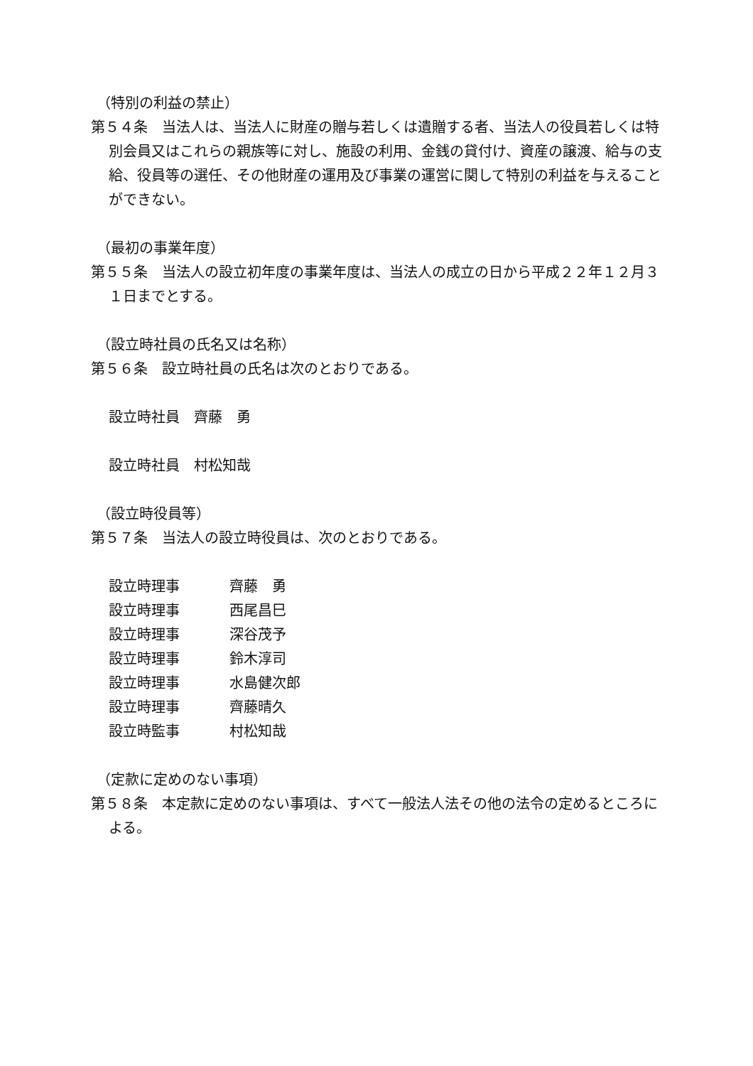（特別の利益の禁止）
第５４条　当法人は、当法人に財産の贈与若しくは遺贈する者、当法人の役員若しくは特別会員又はこれらの親族等に対し、施設の利用、金銭の貸付け、資産の譲渡、給与の支給、役員等の選任、その他財産の運用及び事業の運営に関して特別の利益を与えることができない。
（最初の事業年度）
第５５条　当法人の設立初年度の事業年度は、当法人の成立の日から平成２２年１２月３１日までとする。
（設立時社員の氏名又は名称）
第５６条　設立時社員の氏名は次のとおりである。
設立時社員　齊藤　勇
設立時社員　村松知哉
（設立時役員等）
第５７条　当法人の設立時役員は、次のとおりである。
| 設立時理事 | 齊藤 勇 |
| 設立時理事 | 西尾昌巳 |
| 設立時理事 | 深谷茂予 |
| 設立時理事 | 鈴木淳司 |
| 設立時理事 | 水島健次郎 |
| 設立時理事 | 齊藤晴久 |
| 設立時監事 | 村松知哉 |
（定款に定めのない事項）
第５８条　本定款に定めのない事項は、すべて一般法人法その他の法令の定めるところによる。